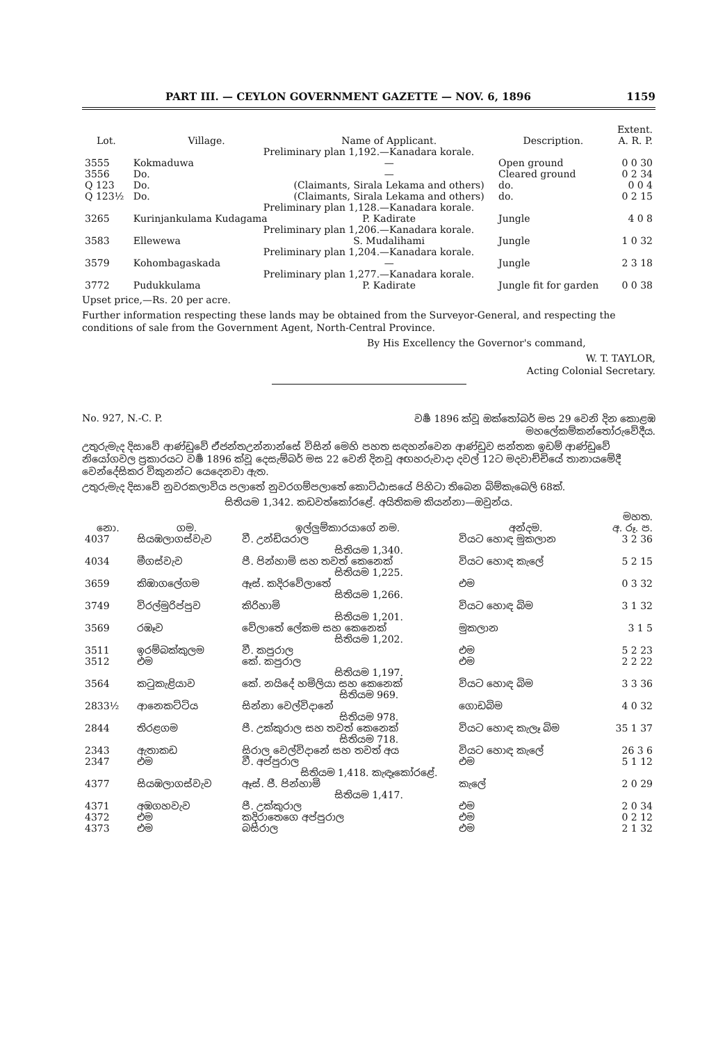PART III. — CEYLON GOVERNMENT GAZETTE — NOV. 6, 1896 1159
| Lot. | Village. | Name of Applicant. | Description. | Extent. A. R. P. |
| --- | --- | --- | --- | --- |
| Preliminary plan 1,192.—Kanadara korale. | | | | |
| 3555 | Kokmaduwa | — | Open ground | 0 0 30 |
| 3556 | Do. | — | Cleared ground | 0 2 34 |
| Q 123 | Do. | (Claimants, Sirala Lekama and others) | do. | 0 0 4 |
| Q 123½ | Do. | (Claimants, Sirala Lekama and others) | do. | 0 2 15 |
| Preliminary plan 1,128.—Kanadara korale. | | | | |
| 3265 | Kurinjankulama Kudagama | P. Kadirate | Jungle | 4 0 8 |
| Preliminary plan 1,206.—Kanadara korale. | | | | |
| 3583 | Ellewewa | S. Mudalihami | Jungle | 1 0 32 |
| Preliminary plan 1,204.—Kanadara korale. | | | | |
| 3579 | Kohombagaskada | — | Jungle | 2 3 18 |
| Preliminary plan 1,277.—Kanadara korale. | | | | |
| 3772 | Pudukkulama | P. Kadirate | Jungle fit for garden | 0 0 38 |
Upset price,—Rs. 20 per acre.
Further information respecting these lands may be obtained from the Surveyor-General, and respecting the conditions of sale from the Government Agent, North-Central Province.
By His Excellency the Governor's command,
W. T. TAYLOR,
Acting Colonial Secretary.
No. 927, N.-C. P. වර්‍ෂ 1896 ක්වූ ඔක්තෝබර් මස 29 වෙනි දින කොළඹ
මහලේකම්කන්තෝරුවේදීය.
උතුරුමැද දිසාවේ ආණ්ඩුවේ ඒජන්තඋන්නාන්සේ විසින් මෙහි පහත සඳහන්වෙන ආණ්ඩුව සන්තක ඉඩම් ආණ්ඩුවේ නියෝගවල ප්‍රකාරයට වර්‍ෂ 1896 ක්වූ දෙසැම්බර් මස 22 වෙනි දිනවූ අඟහරුවාදා දවල් 12ට මදවාච්චියේ තානායමේදී වෙන්දේසිකර විකුනන්ට යෙදෙනවා ඇත.
උතුරුමැද දිසාවේ නුවරකලාවිය පලාතේ නුවරගම්පලාතේ කොට්ඨාසයේ පිහිටා තිබෙන බිම්කැබෙලි 68ක්.
සිතියම 1,342. කඩවත්කෝරළේ. අයිතිකම කියන්නා—ඔවුන්ය.
| නො. | ගම. | ඉල්ලුම්කාරයාගේ නම. | අන්දම. | මහත. අ. රූ. ප. |
| --- | --- | --- | --- | --- |
| 4037 | සියඹලාගස්වැව | වී. උන්ඩියරාල | වියට හොඳ මුකලාන | 3 2 36 |
| සිතියම 1,340. | | | | |
| 4034 | මීගස්වැව | පී. පින්හාමි සහ තවත් කෙනෙක් | වියට හොඳ කැලේ | 5 2 15 |
| සිතියම 1,225. | | | | |
| 3659 | කිඹාගලේගම | ඈස්. කදිරවේලාතේ | එම | 0 3 32 |
| සිතියම 1,266. | | | | |
| 3749 | විරල්මුරිප්පුව | කිරිහාමි | වියට හොඳ බිම | 3 1 32 |
| සිතියම 1,201. | | | | |
| 3569 | රඹෑව | වේලාතේ ලේකම සහ කෙනෙක් | මුකලාන | 3 1 5 |
| සිතියම 1,202. | | | | |
| 3511 | ඉරම්බක්කුලම | වී. කපුරාල | එම | 5 2 23 |
| 3512 | එම | කේ. කපුරාල | එම | 2 2 22 |
| සිතියම 1,197. | | | | |
| 3564 | කටුකැළියාව | කේ. නයිදේ හමිලියා සහ කෙනෙක් | වියට හොඳ බිම | 3 3 36 |
| සිතියම 969. | | | | |
| 2833½ | ආනෙකට්ටිය | සින්නා වෙල්විදානේ | ගොඩබිම | 4 0 32 |
| සිතියම 978. | | | | |
| 2844 | තිරළගම | පී. උක්කුරාල සහ තවත් කෙනෙක් | වියට හොඳ කැලෑ බිම | 35 1 37 |
| සිතියම 718. | | | | |
| 2343 | ඇතාකඩ | සිරාල වෙල්විදානේ සහ තවත් අය | වියට හොඳ කැලේ | 26 3 6 |
| 2347 | එම | වී. අප්පුරාල | එම | 5 1 12 |
| සිතියම 1,418. කැඳෑකෝරළේ. | | | | |
| 4377 | සියඹලාගස්වැව | ඈස්. ජී. පින්හාමි | කැලේ | 2 0 29 |
| සිතියම 1,417. | | | | |
| 4371 | අඹගහවැව | පී. උක්කුරාල | එම | 2 0 34 |
| 4372 | එම | කදිරාතෙගෙ අප්පුරාල | එම | 0 2 12 |
| 4373 | එම | බසිරාල | එම | 2 1 32 |